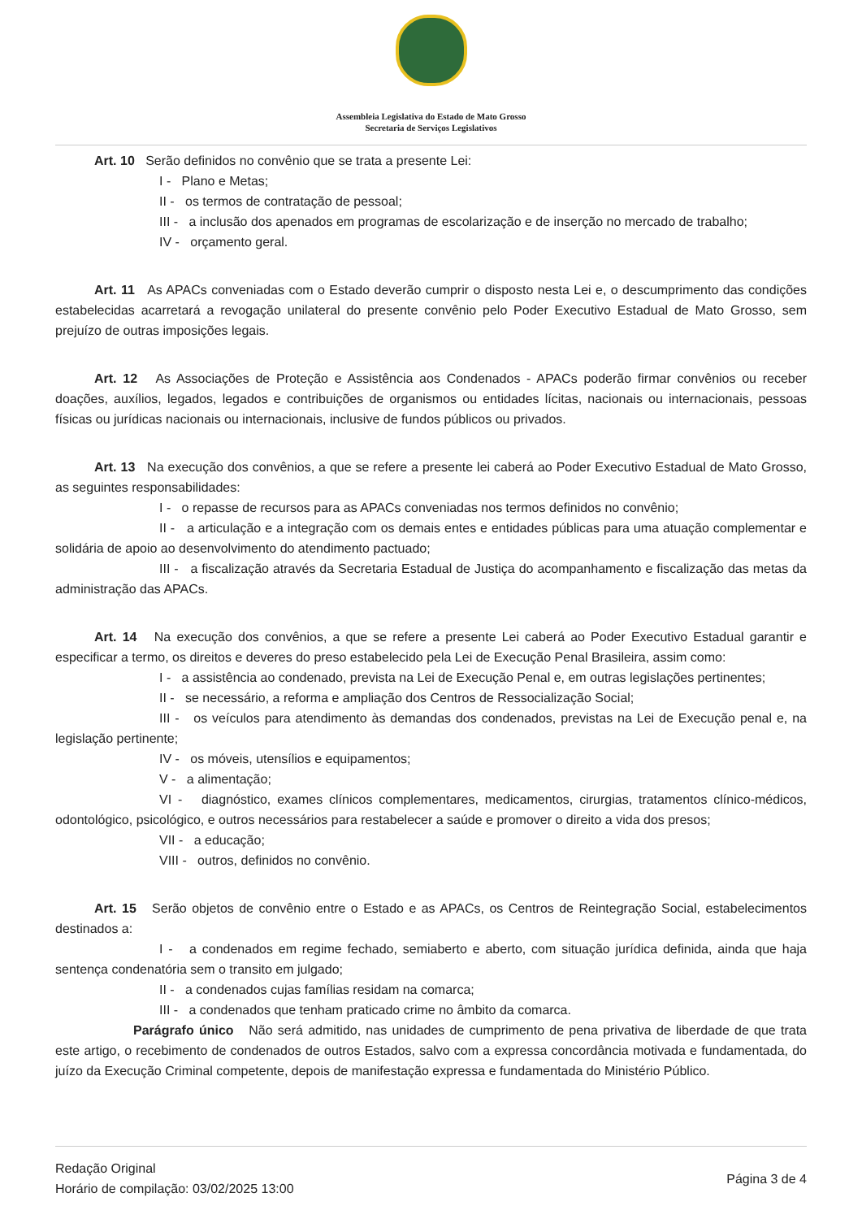Assembleia Legislativa do Estado de Mato Grosso
Secretaria de Serviços Legislativos
Art. 10 Serão definidos no convênio que se trata a presente Lei:
I - Plano e Metas;
II - os termos de contratação de pessoal;
III - a inclusão dos apenados em programas de escolarização e de inserção no mercado de trabalho;
IV - orçamento geral.
Art. 11 As APACs conveniadas com o Estado deverão cumprir o disposto nesta Lei e, o descumprimento das condições estabelecidas acarretará a revogação unilateral do presente convênio pelo Poder Executivo Estadual de Mato Grosso, sem prejuízo de outras imposições legais.
Art. 12 As Associações de Proteção e Assistência aos Condenados - APACs poderão firmar convênios ou receber doações, auxílios, legados, legados e contribuições de organismos ou entidades lícitas, nacionais ou internacionais, pessoas físicas ou jurídicas nacionais ou internacionais, inclusive de fundos públicos ou privados.
Art. 13 Na execução dos convênios, a que se refere a presente lei caberá ao Poder Executivo Estadual de Mato Grosso, as seguintes responsabilidades:
I - o repasse de recursos para as APACs conveniadas nos termos definidos no convênio;
II - a articulação e a integração com os demais entes e entidades públicas para uma atuação complementar e solidária de apoio ao desenvolvimento do atendimento pactuado;
III - a fiscalização através da Secretaria Estadual de Justiça do acompanhamento e fiscalização das metas da administração das APACs.
Art. 14 Na execução dos convênios, a que se refere a presente Lei caberá ao Poder Executivo Estadual garantir e especificar a termo, os direitos e deveres do preso estabelecido pela Lei de Execução Penal Brasileira, assim como:
I - a assistência ao condenado, prevista na Lei de Execução Penal e, em outras legislações pertinentes;
II - se necessário, a reforma e ampliação dos Centros de Ressocialização Social;
III - os veículos para atendimento às demandas dos condenados, previstas na Lei de Execução penal e, na legislação pertinente;
IV - os móveis, utensílios e equipamentos;
V - a alimentação;
VI - diagnóstico, exames clínicos complementares, medicamentos, cirurgias, tratamentos clínico-médicos, odontológico, psicológico, e outros necessários para restabelecer a saúde e promover o direito a vida dos presos;
VII - a educação;
VIII - outros, definidos no convênio.
Art. 15 Serão objetos de convênio entre o Estado e as APACs, os Centros de Reintegração Social, estabelecimentos destinados a:
I - a condenados em regime fechado, semiaberto e aberto, com situação jurídica definida, ainda que haja sentença condenatória sem o transito em julgado;
II - a condenados cujas famílias residam na comarca;
III - a condenados que tenham praticado crime no âmbito da comarca.
Parágrafo único Não será admitido, nas unidades de cumprimento de pena privativa de liberdade de que trata este artigo, o recebimento de condenados de outros Estados, salvo com a expressa concordância motivada e fundamentada, do juízo da Execução Criminal competente, depois de manifestação expressa e fundamentada do Ministério Público.
Redação Original
Horário de compilação: 03/02/2025 13:00
Página 3 de 4